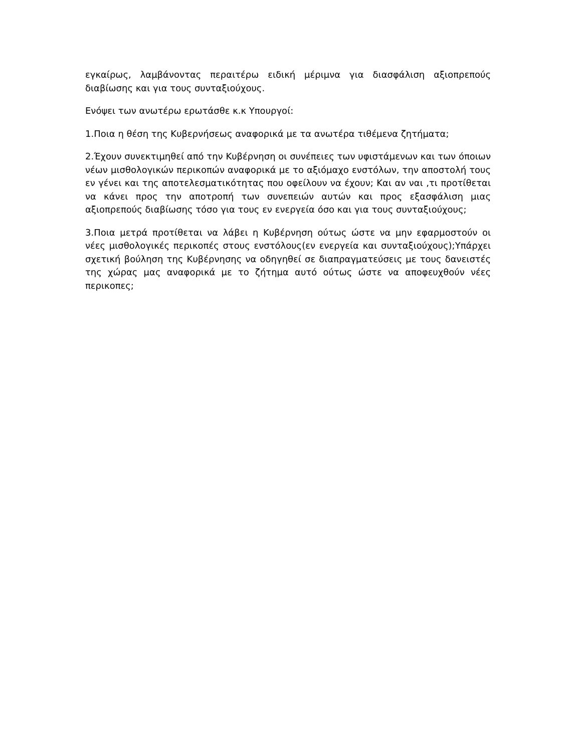εγκαίρως, λαμβάνοντας περαιτέρω ειδική μέριμνα για διασφάλιση αξιοπρεπούς διαβίωσης και για τους συνταξιούχους.
Ενόψει των ανωτέρω ερωτάσθε κ.κ Υπουργοί:
1.Ποια η θέση της Κυβερνήσεως αναφορικά με τα ανωτέρα τιθέμενα ζητήματα;
2.Έχουν συνεκτιμηθεί από την Κυβέρνηση οι συνέπειες των υφιστάμενων και των όποιων νέων μισθολογικών περικοπών αναφορικά με το αξιόμαχο ενστόλων, την αποστολή τους εν γένει και της αποτελεσματικότητας που οφείλουν να έχουν; Και αν ναι ,τι προτίθεται να κάνει προς την αποτροπή των συνεπειών αυτών και προς εξασφάλιση μιας αξιοπρεπούς διαβίωσης τόσο για τους εν ενεργεία όσο και για τους συνταξιούχους;
3.Ποια μετρά προτίθεται να λάβει η Κυβέρνηση ούτως ώστε να μην εφαρμοστούν οι νέες μισθολογικές περικοπές στους ενστόλους(εν ενεργεία και συνταξιούχους);Υπάρχει σχετική βούληση της Κυβέρνησης να οδηγηθεί σε διαπραγματεύσεις με τους δανειστές της χώρας μας αναφορικά με το ζήτημα αυτό ούτως ώστε να αποφευχθούν νέες περικοπες;